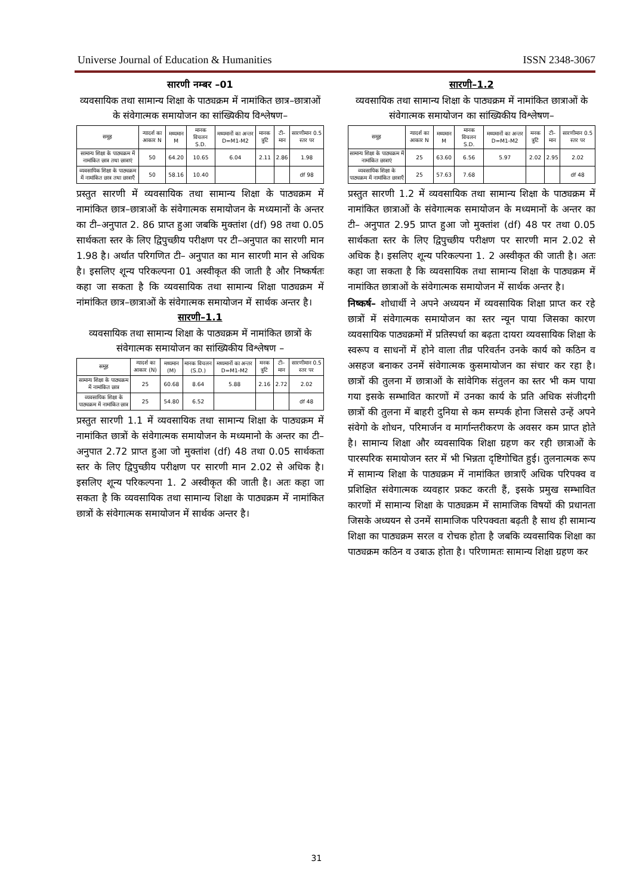Universe Journal of Education & Humanities ISSN 2348-3067
सारणी नम्बर –01
व्यवसायिक तथा सामान्य शिक्षा के पाठ्यक्रम में नामांकित छात्र–छात्राओं के संवेगात्मक समायोजन का सांख्यिकीय विश्लेषण–
| समूह | न्यादर्श का आकार N | मध्यमान M | मानक विचलन S.D. | मध्यमानों का अन्तर D=M1-M2 | मानक त्रुटि | टी–मान | सारणीमान 0.5 स्तर पर |
| --- | --- | --- | --- | --- | --- | --- | --- |
| सामान्य शिक्षा के पाठ्यक्रम में नामांकित छात्र तथा छात्राएं | 50 | 64.20 | 10.65 | 6.04 | 2.11 | 2.86 | 1.98 |
| व्यवसायिक शिक्षा के पाठ्यक्रम में नामांकित छात्र तथा छात्राएँ | 50 | 58.16 | 10.40 | | | | df 98 |
प्रस्तुत सारणी में व्यवसायिक तथा सामान्य शिक्षा के पाठ्यक्रम में नामांकित छात्र–छात्राओं के संवेगात्मक समायोजन के मध्यमानों के अन्तर का टी–अनुपात 2. 86 प्राप्त हुआ जबकि मुक्तांश (df) 98 तथा 0.05 सार्थकता स्तर के लिए द्विपुच्छीय परीक्षण पर टी–अनुपात का सारणी मान 1.98 है। अर्थात परिगणित टी– अनुपात का मान सारणी मान से अधिक है। इसलिए शून्य परिकल्पना 01 अस्वीकृत की जाती है और निष्कर्षतः कहा जा सकता है कि व्यवसायिक तथा सामान्य शिक्षा पाठ्यक्रम में नांमांकित छात्र–छात्राओं के संवेगात्मक समायोजन में सार्थक अन्तर है।
सारणी–1.1
व्यवसायिक तथा सामान्य शिक्षा के पाठ्यक्रम में नामांकित छात्रों के संवेगात्मक समायोजन का सांख्यिकीय विश्लेषण –
| समूह | न्यादर्श का आकार (N) | मध्यमान (M) | मानक विचलन (S.D.) | मध्यमानों का अन्तर D=M1-M2 | मनक त्रुटि | टी–मान | सारणीमान 0.5 स्तर पर |
| --- | --- | --- | --- | --- | --- | --- | --- |
| सामान्य शिक्षा के पाठ्यक्रम में नामांकित छात्र | 25 | 60.68 | 8.64 | 5.88 | 2.16 | 2.72 | 2.02 |
| व्यवसायिक शिक्षा के पाठ्यक्रम में नामांकित छात्र | 25 | 54.80 | 6.52 | | | | df 48 |
प्रस्तुत सारणी 1.1 में व्यवसायिक तथा सामान्य शिक्षा के पाठ्यक्रम में नामांकित छात्रों के संवेगात्मक समायोजन के मध्यमानो के अन्तर का टी– अनुपात 2.72 प्राप्त हुआ जो मुक्तांश (df) 48 तथा 0.05 सार्थकता स्तर के लिए द्विपुच्छीय परीक्षण पर सारणी मान 2.02 से अधिक है। इसलिए शून्य परिकल्पना 1. 2 अस्वीकृत की जाती है। अतः कहा जा सकता है कि व्यवसायिक तथा सामान्य शिक्षा के पाठ्यक्रम में नामांकित छात्रों के संवेगात्मक समायोजन में सार्थक अन्तर है।
सारणी–1.2
व्यवसायिक तथा सामान्य शिक्षा के पाठ्यक्रम में नामांकित छात्राओं के संवेगात्मक समायोजन का सांख्यिकीय विश्लेषण–
| समूह | न्यादर्श का आकार N | मध्यमान M | मानक विचलन S.D. | मध्यमानों का अन्तर D=M1-M2 | मनक त्रुटि | टी–मान | सारणीमान 0.5 स्तर पर |
| --- | --- | --- | --- | --- | --- | --- | --- |
| सामान्य शिक्षा के पाठ्यक्रम में नामांकित छात्राएं | 25 | 63.60 | 6.56 | 5.97 | 2.02 | 2.95 | 2.02 |
| व्यवसायिक शिक्षा के पाठ्यक्रम में नामांकित छात्राएँ | 25 | 57.63 | 7.68 | | | | df 48 |
प्रस्तुत सारणी 1.2 में व्यवसायिक तथा सामान्य शिक्षा के पाठ्यक्रम में नामांकित छात्राओं के संवेगात्मक समायोजन के मध्यमानों के अन्तर का टी– अनुपात 2.95 प्राप्त हुआ जो मुक्तांश (df) 48 पर तथा 0.05 सार्थकता स्तर के लिए द्विपुच्छीय परीक्षण पर सारणी मान 2.02 से अधिक है। इसलिए शून्य परिकल्पना 1. 2 अस्वीकृत की जाती है। अतः कहा जा सकता है कि व्यवसायिक तथा सामान्य शिक्षा के पाठ्यक्रम में नामांकित छात्राओं के संवेगात्मक समायोजन में सार्थक अन्तर है।
निष्कर्ष– शोधार्थी ने अपने अध्ययन में व्यवसायिक शिक्षा प्राप्त कर रहे छात्रों में संवेगात्मक समायोजन का स्तर न्यून पाया जिसका कारण व्यवसायिक पाठ्यक्रमों में प्रतिस्पर्धा का बढ़ता दायरा व्यवसायिक शिक्षा के स्वरूप व साधनों में होने वाला तीव्र परिवर्तन उनके कार्य को कठिन व असहज बनाकर उनमें संवेगात्मक कुसमायोजन का संचार कर रहा है। छात्रों की तुलना में छात्राओं के सांवेगिक संतुलन का स्तर भी कम पाया गया इसके सम्भावित कारणों में उनका कार्य के प्रति अधिक संजीदगी छात्रों की तुलना में बाहरी दुनिया से कम सम्पर्क होना जिससे उन्हें अपने संवेगो के शोधन, परिमार्जन व मार्गान्तरीकरण के अवसर कम प्राप्त होते है। सामान्य शिक्षा और व्यवसायिक शिक्षा ग्रहण कर रही छात्राओं के पारस्परिक समायोजन स्तर में भी भिन्नता दृष्टिगोचित हुई। तुलनात्मक रूप में सामान्य शिक्षा के पाठ्यक्रम में नामांकित छात्राएँ अधिक परिपक्व व प्रशिक्षित संवेगात्मक व्यवहार प्रकट करती हैं, इसके प्रमुख सम्भावित कारणों में सामान्य शिक्षा के पाठ्यक्रम में सामाजिक विषयों की प्रधानता जिसके अध्ययन से उनमें सामाजिक परिपक्वता बढ़ती है साथ ही सामान्य शिक्षा का पाठ्यक्रम सरल व रोचक होता है जबकि व्यवसायिक शिक्षा का पाठ्यक्रम कठिन व उबाऊ होता है। परिणामतः सामान्य शिक्षा ग्रहण कर
31